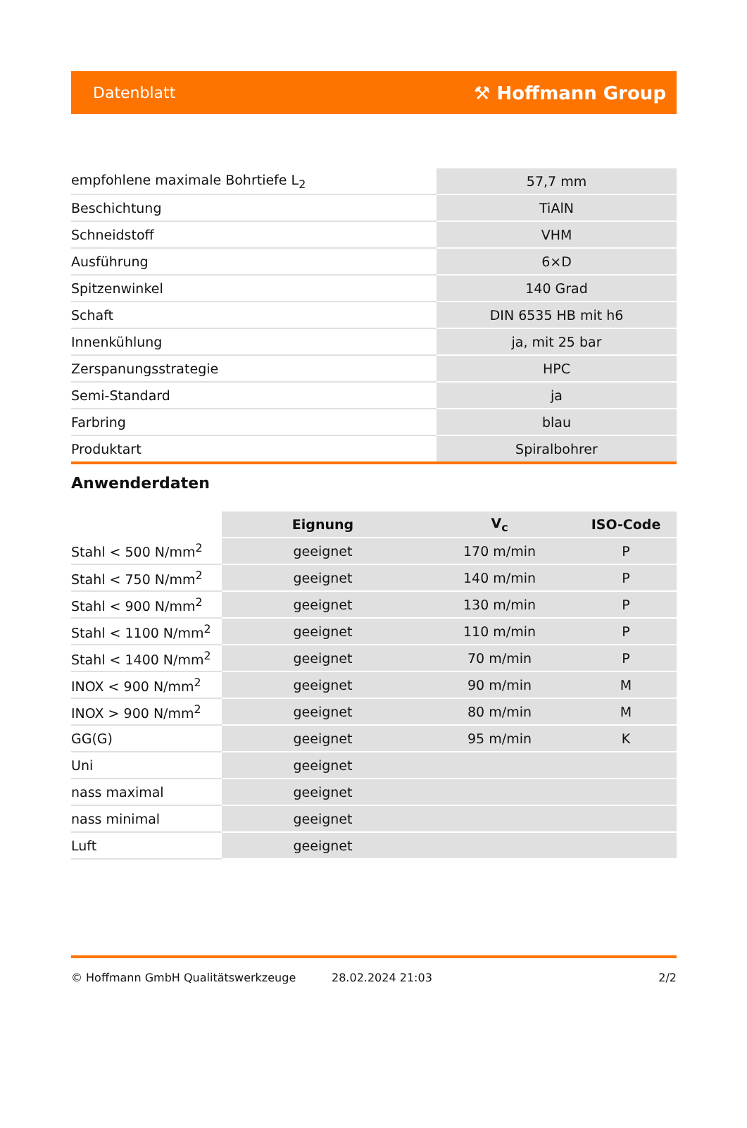Datenblatt ⚒ Hoffmann Group
| empfohlene maximale Bohrtiefe L<sub>2</sub> | 57,7 mm |
| Beschichtung | TiAlN |
| Schneidstoff | VHM |
| Ausführung | 6×D |
| Spitzenwinkel | 140 Grad |
| Schaft | DIN 6535 HB mit h6 |
| Innenkühlung | ja, mit 25 bar |
| Zerspanungsstrategie | HPC |
| Semi-Standard | ja |
| Farbring | blau |
| Produktart | Spiralbohrer |
Anwenderdaten
| | Eignung | V<sub>c</sub> | ISO-Code |
| --- | --- | --- | --- |
| Stahl < 500 N/mm<sup>2</sup> | geeignet | 170 m/min | P |
| Stahl < 750 N/mm<sup>2</sup> | geeignet | 140 m/min | P |
| Stahl < 900 N/mm<sup>2</sup> | geeignet | 130 m/min | P |
| Stahl < 1100 N/mm<sup>2</sup> | geeignet | 110 m/min | P |
| Stahl < 1400 N/mm<sup>2</sup> | geeignet | 70 m/min | P |
| INOX < 900 N/mm<sup>2</sup> | geeignet | 90 m/min | M |
| INOX > 900 N/mm<sup>2</sup> | geeignet | 80 m/min | M |
| GG(G) | geeignet | 95 m/min | K |
| Uni | geeignet | | |
| nass maximal | geeignet | | |
| nass minimal | geeignet | | |
| Luft | geeignet | | |
© Hoffmann GmbH Qualitätswerkzeuge 28.02.2024 21:03 2/2